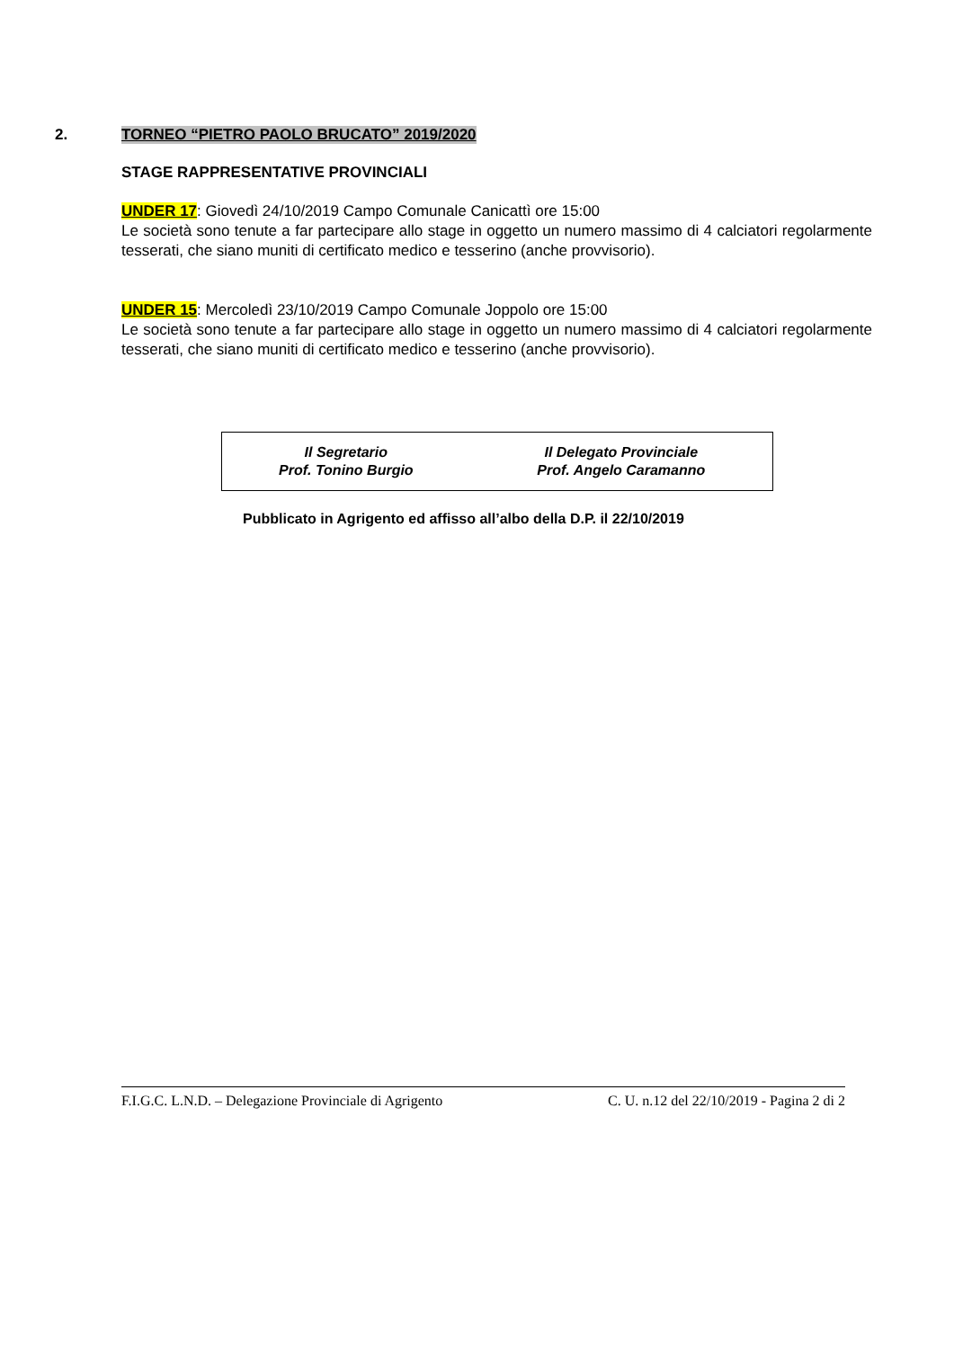2.
TORNEO “PIETRO PAOLO BRUCATO” 2019/2020
STAGE RAPPRESENTATIVE PROVINCIALI
UNDER 17: Giovedì 24/10/2019 Campo Comunale Canicattì ore 15:00
Le società sono tenute a far partecipare allo stage in oggetto un numero massimo di 4 calciatori regolarmente tesserati, che siano muniti di certificato medico e tesserino (anche provvisorio).
UNDER 15: Mercoledì 23/10/2019 Campo Comunale Joppolo ore 15:00
Le società sono tenute a far partecipare allo stage in oggetto un numero massimo di 4 calciatori regolarmente tesserati, che siano muniti di certificato medico e tesserino (anche provvisorio).
| Il Segretario Prof. Tonino Burgio | Il Delegato Provinciale Prof. Angelo Caramanno |
Pubblicato in Agrigento ed affisso all’albo della D.P. il 22/10/2019
F.I.G.C. L.N.D. – Delegazione Provinciale di Agrigento C. U. n.12 del 22/10/2019 - Pagina 2 di 2